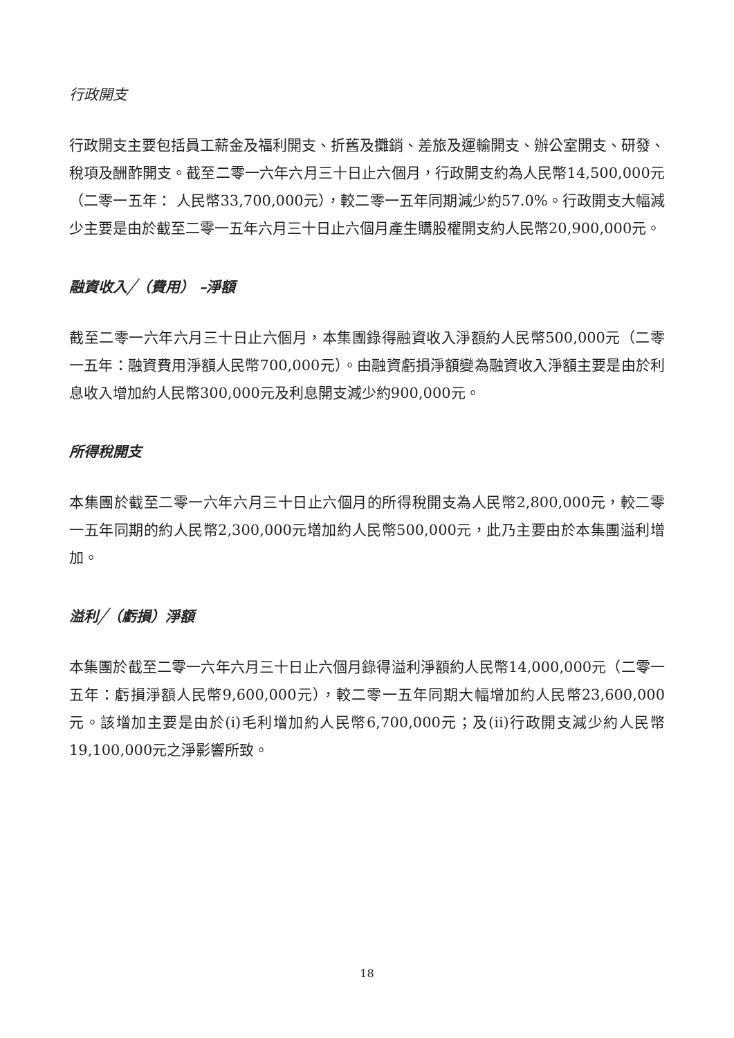行政開支
行政開支主要包括員工薪金及福利開支、折舊及攤銷、差旅及運輸開支、辦公室開支、研發、稅項及酬酢開支。截至二零一六年六月三十日止六個月，行政開支約為人民幣14,500,000元（二零一五年： 人民幣33,700,000元），較二零一五年同期減少約57.0%。行政開支大幅減少主要是由於截至二零一五年六月三十日止六個月產生購股權開支約人民幣20,900,000元。
融資收入╱（費用） –淨額
截至二零一六年六月三十日止六個月，本集團錄得融資收入淨額約人民幣500,000元（二零一五年：融資費用淨額人民幣700,000元）。由融資虧損淨額變為融資收入淨額主要是由於利息收入增加約人民幣300,000元及利息開支減少約900,000元。
所得稅開支
本集團於截至二零一六年六月三十日止六個月的所得稅開支為人民幣2,800,000元，較二零一五年同期的約人民幣2,300,000元增加約人民幣500,000元，此乃主要由於本集團溢利增加。
溢利╱（虧損）淨額
本集團於截至二零一六年六月三十日止六個月錄得溢利淨額約人民幣14,000,000元（二零一五年：虧損淨額人民幣9,600,000元），較二零一五年同期大幅增加約人民幣23,600,000元。該增加主要是由於(i)毛利增加約人民幣6,700,000元；及(ii)行政開支減少約人民幣19,100,000元之淨影響所致。
18